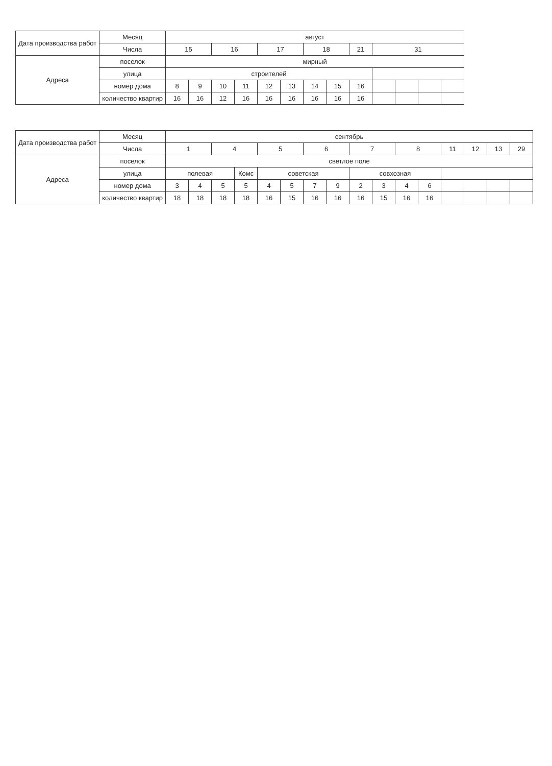| Дата производства работ | Месяц | август | | | | | | | | | | | | |
| | Числа | 15 | | 16 | | 17 | | 18 | | 21 | 31 | | | |
| Адреса | поселок | мирный | | | | | | | | | | | | |
| | улица | строителей | | | | | | | | | | | | |
| | номер дома | 8 | 9 | 10 | 11 | 12 | 13 | 14 | 15 | 16 | | | | |
| | количество квартир | 16 | 16 | 12 | 16 | 16 | 16 | 16 | 16 | 16 | | | | |
| Дата производства работ | Месяц | сентябрь | | | | | | | | | | | | | | | |
| | Числа | 1 | | 4 | | 5 | | 6 | | 7 | | 8 | | 11 | 12 | 13 | 29 |
| Адреса | поселок | светлое поле | | | | | | | | | | | | | | | |
| | улица | полевая | | | Комс | советская | | | | совхозная | | | | | | | |
| | номер дома | 3 | 4 | 5 | 5 | 4 | 5 | 7 | 9 | 2 | 3 | 4 | 6 | | | | |
| | количество квартир | 18 | 18 | 18 | 18 | 16 | 15 | 16 | 16 | 16 | 15 | 16 | 16 | | | | |